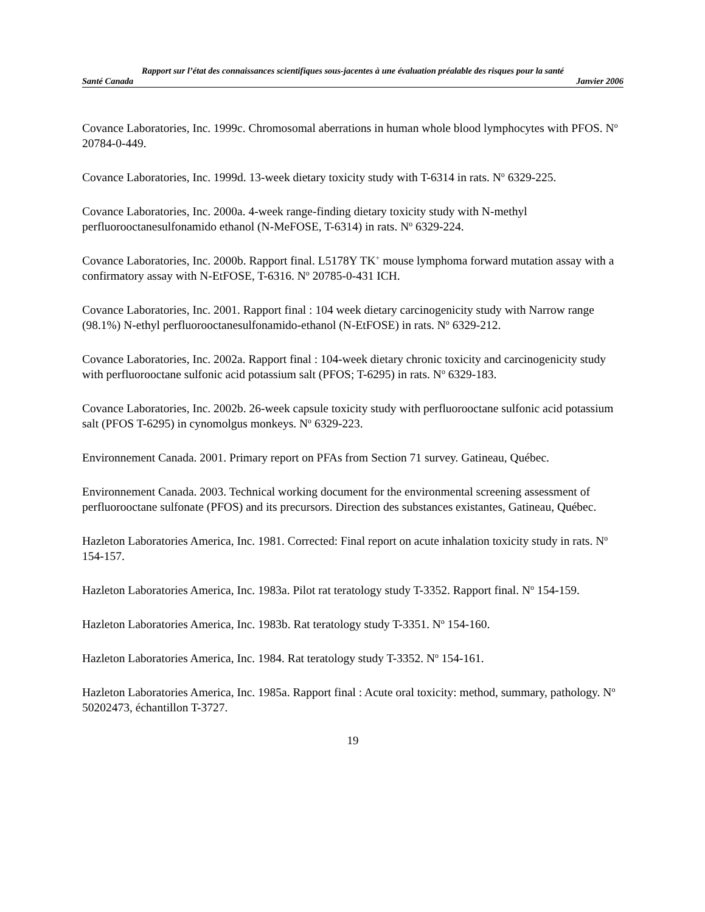Rapport sur l’état des connaissances scientifiques sous-jacentes à une évaluation préalable des risques pour la santé
Santé Canada Janvier 2006
Covance Laboratories, Inc. 1999c. Chromosomal aberrations in human whole blood lymphocytes with PFOS. N<sup>o</sup> 20784-0-449.
Covance Laboratories, Inc. 1999d. 13-week dietary toxicity study with T-6314 in rats. N<sup>o</sup> 6329-225.
Covance Laboratories, Inc. 2000a. 4-week range-finding dietary toxicity study with N-methyl perfluorooctanesulfonamido ethanol (N-MeFOSE, T-6314) in rats. N<sup>o</sup> 6329-224.
Covance Laboratories, Inc. 2000b. Rapport final. L5178Y TK<sup>+</sup> mouse lymphoma forward mutation assay with a confirmatory assay with N-EtFOSE, T-6316. N<sup>o</sup> 20785-0-431 ICH.
Covance Laboratories, Inc. 2001. Rapport final : 104 week dietary carcinogenicity study with Narrow range (98.1%) N-ethyl perfluorooctanesulfonamido-ethanol (N-EtFOSE) in rats. N<sup>o</sup> 6329-212.
Covance Laboratories, Inc. 2002a. Rapport final : 104-week dietary chronic toxicity and carcinogenicity study with perfluorooctane sulfonic acid potassium salt (PFOS; T-6295) in rats. N<sup>o</sup> 6329-183.
Covance Laboratories, Inc. 2002b. 26-week capsule toxicity study with perfluorooctane sulfonic acid potassium salt (PFOS T-6295) in cynomolgus monkeys. N<sup>o</sup> 6329-223.
Environnement Canada. 2001. Primary report on PFAs from Section 71 survey. Gatineau, Québec.
Environnement Canada. 2003. Technical working document for the environmental screening assessment of perfluorooctane sulfonate (PFOS) and its precursors. Direction des substances existantes, Gatineau, Québec.
Hazleton Laboratories America, Inc. 1981. Corrected: Final report on acute inhalation toxicity study in rats. N<sup>o</sup> 154-157.
Hazleton Laboratories America, Inc. 1983a. Pilot rat teratology study T-3352. Rapport final. N<sup>o</sup> 154-159.
Hazleton Laboratories America, Inc. 1983b. Rat teratology study T-3351. N<sup>o</sup> 154-160.
Hazleton Laboratories America, Inc. 1984. Rat teratology study T-3352. N<sup>o</sup> 154-161.
Hazleton Laboratories America, Inc. 1985a. Rapport final : Acute oral toxicity: method, summary, pathology. N<sup>o</sup> 50202473, échantillon T-3727.
19